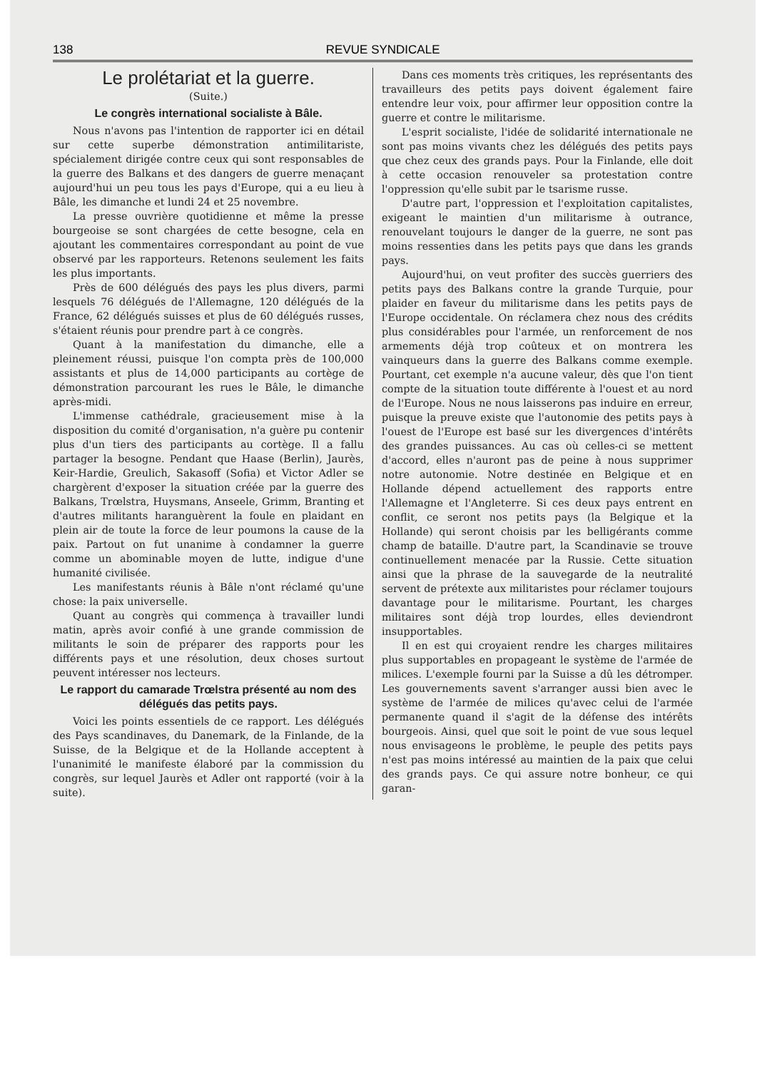138 REVUE SYNDICALE
Le prolétariat et la guerre.
(Suite.)
Le congrès international socialiste à Bâle.
Nous n'avons pas l'intention de rapporter ici en détail sur cette superbe démonstration antimilitariste, spécialement dirigée contre ceux qui sont responsables de la guerre des Balkans et des dangers de guerre menaçant aujourd'hui un peu tous les pays d'Europe, qui a eu lieu à Bâle, les dimanche et lundi 24 et 25 novembre.
La presse ouvrière quotidienne et même la presse bourgeoise se sont chargées de cette besogne, cela en ajoutant les commentaires correspondant au point de vue observé par les rapporteurs. Retenons seulement les faits les plus importants.
Près de 600 délégués des pays les plus divers, parmi lesquels 76 délégués de l'Allemagne, 120 délégués de la France, 62 délégués suisses et plus de 60 délégués russes, s'étaient réunis pour prendre part à ce congrès.
Quant à la manifestation du dimanche, elle a pleinement réussi, puisque l'on compta près de 100,000 assistants et plus de 14,000 participants au cortège de démonstration parcourant les rues le Bâle, le dimanche après-midi.
L'immense cathédrale, gracieusement mise à la disposition du comité d'organisation, n'a guère pu contenir plus d'un tiers des participants au cortège. Il a fallu partager la besogne. Pendant que Haase (Berlin), Jaurès, Keir-Hardie, Greulich, Sakasoff (Sofia) et Victor Adler se chargèrent d'exposer la situation créée par la guerre des Balkans, Trœlstra, Huysmans, Anseele, Grimm, Branting et d'autres militants haranguèrent la foule en plaidant en plein air de toute la force de leur poumons la cause de la paix. Partout on fut unanime à condamner la guerre comme un abominable moyen de lutte, indigue d'une humanité civilisée.
Les manifestants réunis à Bâle n'ont réclamé qu'une chose: la paix universelle.
Quant au congrès qui commença à travailler lundi matin, après avoir confié à une grande commission de militants le soin de préparer des rapports pour les différents pays et une résolution, deux choses surtout peuvent intéresser nos lecteurs.
Le rapport du camarade Trœlstra présenté au nom des délégués das petits pays.
Voici les points essentiels de ce rapport. Les délégués des Pays scandinaves, du Danemark, de la Finlande, de la Suisse, de la Belgique et de la Hollande acceptent à l'unanimité le manifeste élaboré par la commission du congrès, sur lequel Jaurès et Adler ont rapporté (voir à la suite).
Dans ces moments très critiques, les représentants des travailleurs des petits pays doivent également faire entendre leur voix, pour affirmer leur opposition contre la guerre et contre le militarisme.
L'esprit socialiste, l'idée de solidarité internationale ne sont pas moins vivants chez les délégués des petits pays que chez ceux des grands pays. Pour la Finlande, elle doit à cette occasion renouveler sa protestation contre l'oppression qu'elle subit par le tsarisme russe.
D'autre part, l'oppression et l'exploitation capitalistes, exigeant le maintien d'un militarisme à outrance, renouvelant toujours le danger de la guerre, ne sont pas moins ressenties dans les petits pays que dans les grands pays.
Aujourd'hui, on veut profiter des succès guerriers des petits pays des Balkans contre la grande Turquie, pour plaider en faveur du militarisme dans les petits pays de l'Europe occidentale. On réclamera chez nous des crédits plus considérables pour l'armée, un renforcement de nos armements déjà trop coûteux et on montrera les vainqueurs dans la guerre des Balkans comme exemple. Pourtant, cet exemple n'a aucune valeur, dès que l'on tient compte de la situation toute différente à l'ouest et au nord de l'Europe. Nous ne nous laisserons pas induire en erreur, puisque la preuve existe que l'autonomie des petits pays à l'ouest de l'Europe est basé sur les divergences d'intérêts des grandes puissances. Au cas où celles-ci se mettent d'accord, elles n'auront pas de peine à nous supprimer notre autonomie. Notre destinée en Belgique et en Hollande dépend actuellement des rapports entre l'Allemagne et l'Angleterre. Si ces deux pays entrent en conflit, ce seront nos petits pays (la Belgique et la Hollande) qui seront choisis par les belligérants comme champ de bataille. D'autre part, la Scandinavie se trouve continuellement menacée par la Russie. Cette situation ainsi que la phrase de la sauvegarde de la neutralité servent de prétexte aux militaristes pour réclamer toujours davantage pour le militarisme. Pourtant, les charges militaires sont déjà trop lourdes, elles deviendront insupportables.
Il en est qui croyaient rendre les charges militaires plus supportables en propageant le système de l'armée de milices. L'exemple fourni par la Suisse a dû les détromper. Les gouvernements savent s'arranger aussi bien avec le système de l'armée de milices qu'avec celui de l'armée permanente quand il s'agit de la défense des intérêts bourgeois. Ainsi, quel que soit le point de vue sous lequel nous envisageons le problème, le peuple des petits pays n'est pas moins intéressé au maintien de la paix que celui des grands pays. Ce qui assure notre bonheur, ce qui garan-